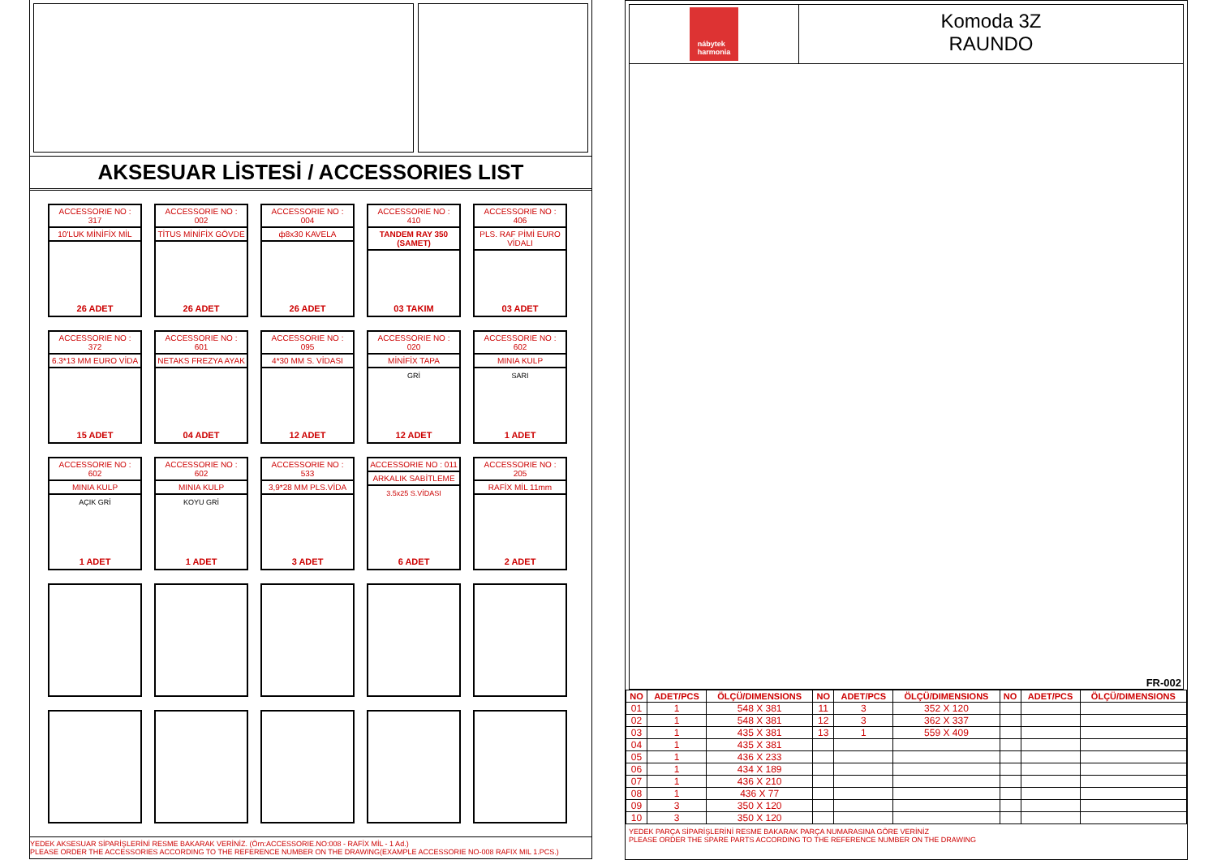AKSESUAR LİSTESİ / ACCESSORIES LIST
ACCESSORIE NO : 317
10'LUK MİNİFİX MİL
26 ADET
ACCESSORIE NO : 002
TİTUS MİNİFİX GÖVDE
26 ADET
ACCESSORIE NO : 004
ф8x30 KAVELA
26 ADET
ACCESSORIE NO : 410
TANDEM RAY 350 (SAMET)
03 TAKIM
ACCESSORIE NO : 406
PLS. RAF PİMİ EURO VİDALI
03 ADET
ACCESSORIE NO : 372
6.3*13 MM EURO VİDA
15 ADET
ACCESSORIE NO : 601
NETAKS FREZYA AYAK
04 ADET
ACCESSORIE NO : 095
4*30 MM S. VİDASI
12 ADET
ACCESSORIE NO : 020
MİNİFİX TAPA
GRİ
12 ADET
ACCESSORIE NO : 602
MINIA KULP
SARI
1 ADET
ACCESSORIE NO : 602
MINIA KULP
AÇIK GRİ
1 ADET
ACCESSORIE NO : 602
MINIA KULP
KOYU GRİ
1 ADET
ACCESSORIE NO : 533
3,9*28 MM PLS.VİDA
3 ADET
ACCESSORIE NO : 011
ARKALIK SABİTLEME
3.5x25 S.VİDASI
6 ADET
ACCESSORIE NO : 205
RAFİX MİL 11mm
2 ADET
YEDEK AKSESUAR SİPARİŞLERİNİ RESME BAKARAK VERİNİZ. (Örn:ACCESSORIE.NO:008 - RAFİX MİL - 1 Ad.)
PLEASE ORDER THE ACCESSORIES ACCORDING TO THE REFERENCE NUMBER ON THE DRAWING(EXAMPLE ACCESSORIE NO-008 RAFIX MIL 1.PCS.)
nábytek
harmonia
Komoda 3Z
RAUNDO
FR-002
| NO | ADET/PCS | ÖLÇÜ/DIMENSIONS | NO | ADET/PCS | ÖLÇÜ/DIMENSIONS | NO | ADET/PCS | ÖLÇÜ/DIMENSIONS |
| --- | --- | --- | --- | --- | --- | --- | --- | --- |
| 01 | 1 | 548 X 381 | 11 | 3 | 352 X 120 | | | |
| 02 | 1 | 548 X 381 | 12 | 3 | 362 X 337 | | | |
| 03 | 1 | 435 X 381 | 13 | 1 | 559 X 409 | | | |
| 04 | 1 | 435 X 381 | | | | | | |
| 05 | 1 | 436 X 233 | | | | | | |
| 06 | 1 | 434 X 189 | | | | | | |
| 07 | 1 | 436 X 210 | | | | | | |
| 08 | 1 | 436 X 77 | | | | | | |
| 09 | 3 | 350 X 120 | | | | | | |
| 10 | 3 | 350 X 120 | | | | | | |
YEDEK PARÇA SİPARİŞLERİNİ RESME BAKARAK PARÇA NUMARASINA GÖRE VERİNİZ
PLEASE ORDER THE SPARE PARTS ACCORDING TO THE REFERENCE NUMBER ON THE DRAWING